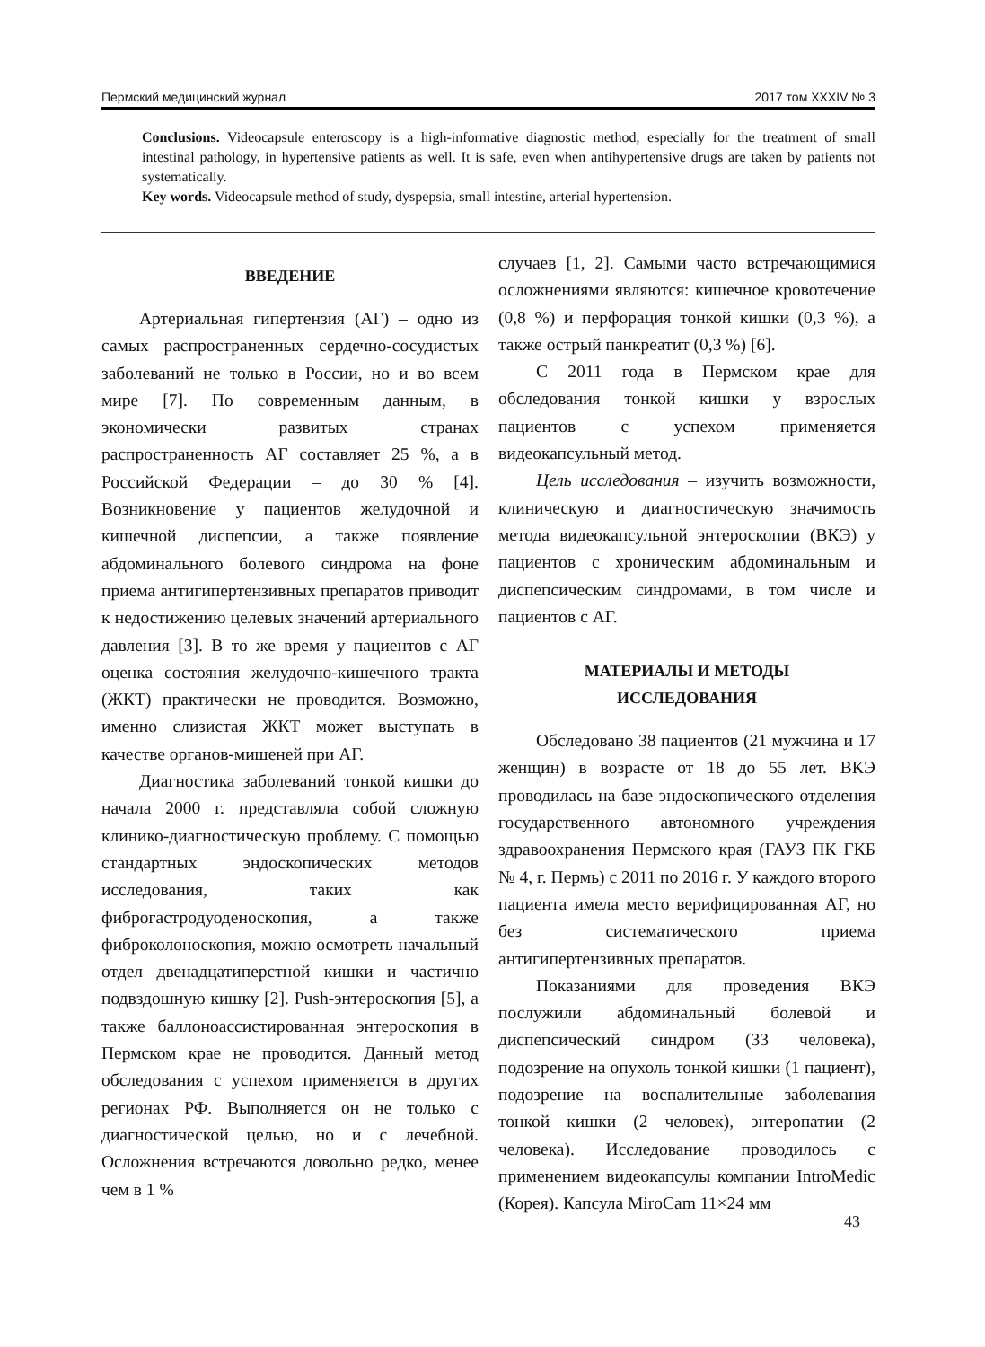Пермский медицинский журнал 2017 том XXXIV № 3
Conclusions. Videocapsule enteroscopy is a high-informative diagnostic method, especially for the treatment of small intestinal pathology, in hypertensive patients as well. It is safe, even when antihypertensive drugs are taken by patients not systematically.
Key words. Videocapsule method of study, dyspepsia, small intestine, arterial hypertension.
ВВЕДЕНИЕ
Артериальная гипертензия (АГ) – одно из самых распространенных сердечно-сосудистых заболеваний не только в России, но и во всем мире [7]. По современным данным, в экономически развитых странах распространенность АГ составляет 25 %, а в Российской Федерации – до 30 % [4]. Возникновение у пациентов желудочной и кишечной диспепсии, а также появление абдоминального болевого синдрома на фоне приема антигипертензивных препаратов приводит к недостижению целевых значений артериального давления [3]. В то же время у пациентов с АГ оценка состояния желудочно-кишечного тракта (ЖКТ) практически не проводится. Возможно, именно слизистая ЖКТ может выступать в качестве органов-мишеней при АГ.
Диагностика заболеваний тонкой кишки до начала 2000 г. представляла собой сложную клинико-диагностическую проблему. С помощью стандартных эндоскопических методов исследования, таких как фиброгастродуоденоскопия, а также фиброколоноскопия, можно осмотреть начальный отдел двенадцатиперстной кишки и частично подвздошную кишку [2]. Push-энтероскопия [5], а также баллоноассистированная энтероскопия в Пермском крае не проводится. Данный метод обследования с успехом применяется в других регионах РФ. Выполняется он не только с диагностической целью, но и с лечебной. Осложнения встречаются довольно редко, менее чем в 1 %
случаев [1, 2]. Самыми часто встречающимися осложнениями являются: кишечное кровотечение (0,8 %) и перфорация тонкой кишки (0,3 %), а также острый панкреатит (0,3 %) [6].
С 2011 года в Пермском крае для обследования тонкой кишки у взрослых пациентов с успехом применяется видеокапсульный метод.
Цель исследования – изучить возможности, клиническую и диагностическую значимость метода видеокапсульной энтероскопии (ВКЭ) у пациентов с хроническим абдоминальным и диспепсическим синдромами, в том числе и пациентов с АГ.
МАТЕРИАЛЫ И МЕТОДЫ
ИССЛЕДОВАНИЯ
Обследовано 38 пациентов (21 мужчина и 17 женщин) в возрасте от 18 до 55 лет. ВКЭ проводилась на базе эндоскопического отделения государственного автономного учреждения здравоохранения Пермского края (ГАУЗ ПК ГКБ № 4, г. Пермь) с 2011 по 2016 г. У каждого второго пациента имела место верифицированная АГ, но без систематического приема антигипертензивных препаратов.
Показаниями для проведения ВКЭ послужили абдоминальный болевой и диспепсический синдром (33 человека), подозрение на опухоль тонкой кишки (1 пациент), подозрение на воспалительные заболевания тонкой кишки (2 человек), энтеропатии (2 человека). Исследование проводилось с применением видеокапсулы компании IntroMedic (Корея). Капсула MiroCam 11×24 мм
43